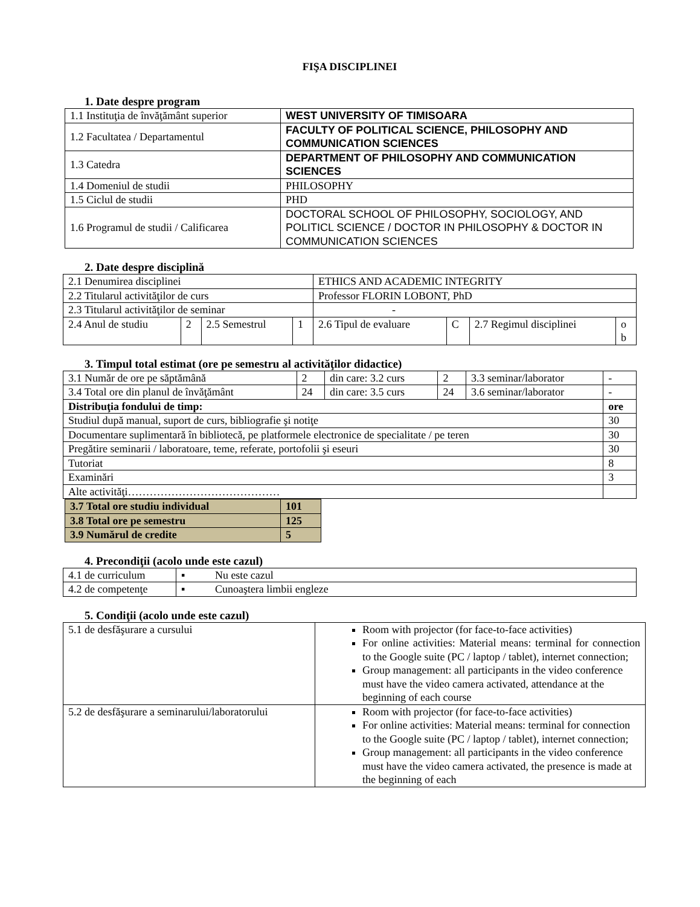FIŞA DISCIPLINEI
1. Date despre program
| 1.1 Instituţia de învăţământ superior | WEST UNIVERSITY OF TIMISOARA |
| 1.2 Facultatea / Departamentul | FACULTY OF POLITICAL SCIENCE, PHILOSOPHY AND COMMUNICATION SCIENCES |
| 1.3 Catedra | DEPARTMENT OF PHILOSOPHY AND COMMUNICATION SCIENCES |
| 1.4 Domeniul de studii | PHILOSOPHY |
| 1.5 Ciclul de studii | PHD |
| 1.6 Programul de studii / Calificarea | DOCTORAL SCHOOL OF PHILOSOPHY, SOCIOLOGY, AND POLITICL SCIENCE / DOCTOR IN PHILOSOPHY & DOCTOR IN COMMUNICATION SCIENCES |
2. Date despre disciplină
| 2.1 Denumirea disciplinei | | | | ETHICS AND ACADEMIC INTEGRITY | | | |
| 2.2 Titularul activităţilor de curs | | | | Professor FLORIN LOBONT, PhD | | | |
| 2.3 Titularul activităţilor de seminar | | | | - | | | |
| 2.4 Anul de studiu | 2 | 2.5 Semestrul | 1 | 2.6 Tipul de evaluare | C | 2.7 Regimul disciplinei | o b |
3. Timpul total estimat (ore pe semestru al activităţilor didactice)
| 3.1 Număr de ore pe săptămână | 2 | din care: 3.2 curs | 2 | 3.3 seminar/laborator | - |
| 3.4 Total ore din planul de învăţământ | 24 | din care: 3.5 curs | 24 | 3.6 seminar/laborator | - |
| Distribuţia fondului de timp: | | | | | ore |
| Studiul după manual, suport de curs, bibliografie şi notiţe | | | | | 30 |
| Documentare suplimentară în bibliotecă, pe platformele electronice de specialitate / pe teren | | | | | 30 |
| Pregătire seminarii / laboratoare, teme, referate, portofolii şi eseuri | | | | | 30 |
| Tutoriat | | | | | 8 |
| Examinări | | | | | 3 |
| Alte activităţi…………………………………… | | | | | |
| 3.7 Total ore studiu individual | 101 |
| 3.8 Total ore pe semestru | 125 |
| 3.9 Numărul de credite | 5 |
4. Precondiţii (acolo unde este cazul)
| 4.1 de curriculum | ▪ Nu este cazul |
| 4.2 de competenţe | ▪ Cunoaştera limbii engleze |
5. Condiţii (acolo unde este cazul)
| 5.1 de desfăşurare a cursului | Room with projector (for face-to-face activities) For online activities: Material means: terminal for connection to the Google suite (PC / laptop / tablet), internet connection; Group management: all participants in the video conference must have the video camera activated, attendance at the beginning of each course |
| 5.2 de desfăşurare a seminarului/laboratorului | Room with projector (for face-to-face activities) For online activities: Material means: terminal for connection to the Google suite (PC / laptop / tablet), internet connection; Group management: all participants in the video conference must have the video camera activated, the presence is made at the beginning of each |